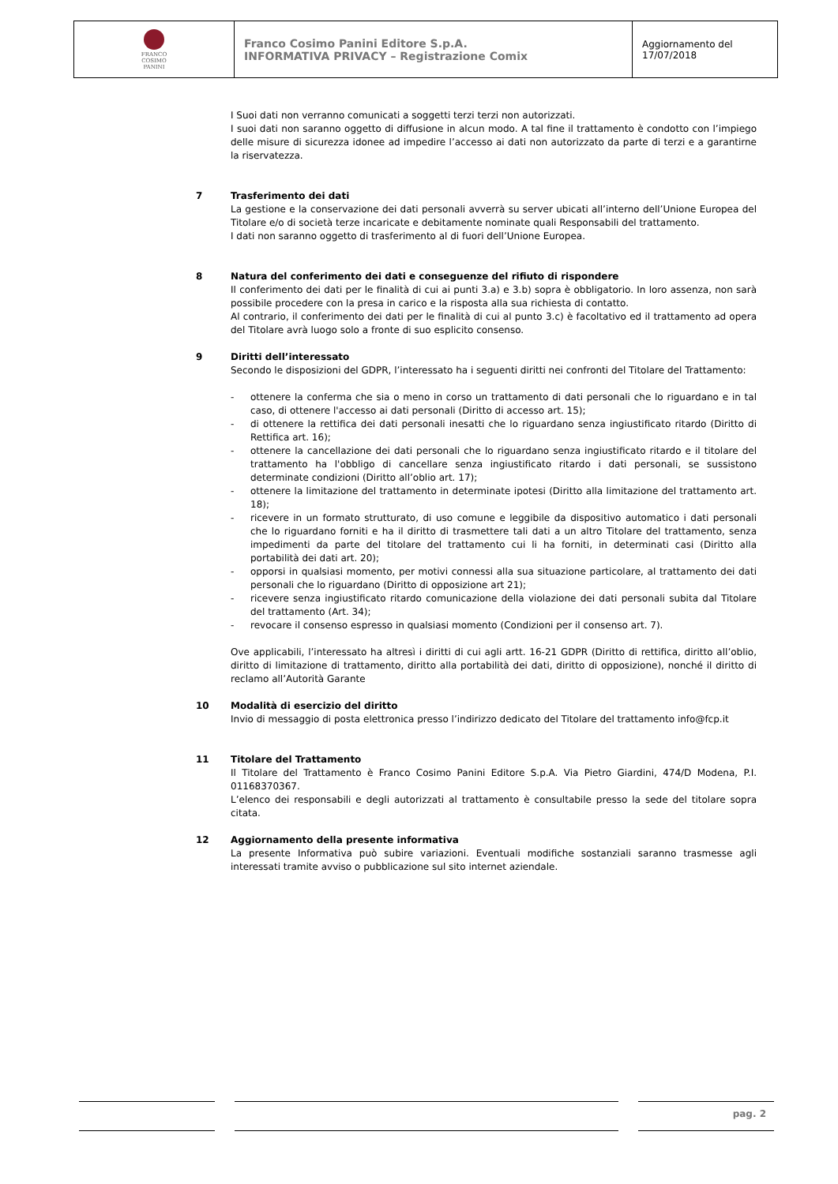| FRANCO COSIMO PANINI | Franco Cosimo Panini Editore S.p.A. INFORMATIVA PRIVACY – Registrazione Comix | Aggiornamento del 17/07/2018 |
I Suoi dati non verranno comunicati a soggetti terzi terzi non autorizzati.
I suoi dati non saranno oggetto di diffusione in alcun modo. A tal fine il trattamento è condotto con l’impiego delle misure di sicurezza idonee ad impedire l’accesso ai dati non autorizzato da parte di terzi e a garantirne la riservatezza.
7 Trasferimento dei dati
La gestione e la conservazione dei dati personali avverrà su server ubicati all’interno dell’Unione Europea del Titolare e/o di società terze incaricate e debitamente nominate quali Responsabili del trattamento.
I dati non saranno oggetto di trasferimento al di fuori dell’Unione Europea.
8 Natura del conferimento dei dati e conseguenze del rifiuto di rispondere
Il conferimento dei dati per le finalità di cui ai punti 3.a) e 3.b) sopra è obbligatorio. In loro assenza, non sarà possibile procedere con la presa in carico e la risposta alla sua richiesta di contatto.
Al contrario, il conferimento dei dati per le finalità di cui al punto 3.c) è facoltativo ed il trattamento ad opera del Titolare avrà luogo solo a fronte di suo esplicito consenso.
9 Diritti dell’interessato
Secondo le disposizioni del GDPR, l’interessato ha i seguenti diritti nei confronti del Titolare del Trattamento:
- ottenere la conferma che sia o meno in corso un trattamento di dati personali che lo riguardano e in tal caso, di ottenere l'accesso ai dati personali (Diritto di accesso art. 15);
- di ottenere la rettifica dei dati personali inesatti che lo riguardano senza ingiustificato ritardo (Diritto di Rettifica art. 16);
- ottenere la cancellazione dei dati personali che lo riguardano senza ingiustificato ritardo e il titolare del trattamento ha l'obbligo di cancellare senza ingiustificato ritardo i dati personali, se sussistono determinate condizioni (Diritto all’oblio art. 17);
- ottenere la limitazione del trattamento in determinate ipotesi (Diritto alla limitazione del trattamento art. 18);
- ricevere in un formato strutturato, di uso comune e leggibile da dispositivo automatico i dati personali che lo riguardano forniti e ha il diritto di trasmettere tali dati a un altro Titolare del trattamento, senza impedimenti da parte del titolare del trattamento cui li ha forniti, in determinati casi (Diritto alla portabilità dei dati art. 20);
- opporsi in qualsiasi momento, per motivi connessi alla sua situazione particolare, al trattamento dei dati personali che lo riguardano (Diritto di opposizione art 21);
- ricevere senza ingiustificato ritardo comunicazione della violazione dei dati personali subita dal Titolare del trattamento (Art. 34);
- revocare il consenso espresso in qualsiasi momento (Condizioni per il consenso art. 7).
Ove applicabili, l’interessato ha altresì i diritti di cui agli artt. 16-21 GDPR (Diritto di rettifica, diritto all’oblio, diritto di limitazione di trattamento, diritto alla portabilità dei dati, diritto di opposizione), nonché il diritto di reclamo all’Autorità Garante
10 Modalità di esercizio del diritto
Invio di messaggio di posta elettronica presso l’indirizzo dedicato del Titolare del trattamento info@fcp.it
11 Titolare del Trattamento
Il Titolare del Trattamento è Franco Cosimo Panini Editore S.p.A. Via Pietro Giardini, 474/D Modena, P.I. 01168370367.
L’elenco dei responsabili e degli autorizzati al trattamento è consultabile presso la sede del titolare sopra citata.
12 Aggiornamento della presente informativa
La presente Informativa può subire variazioni. Eventuali modifiche sostanziali saranno trasmesse agli interessati tramite avviso o pubblicazione sul sito internet aziendale.
pag. 2